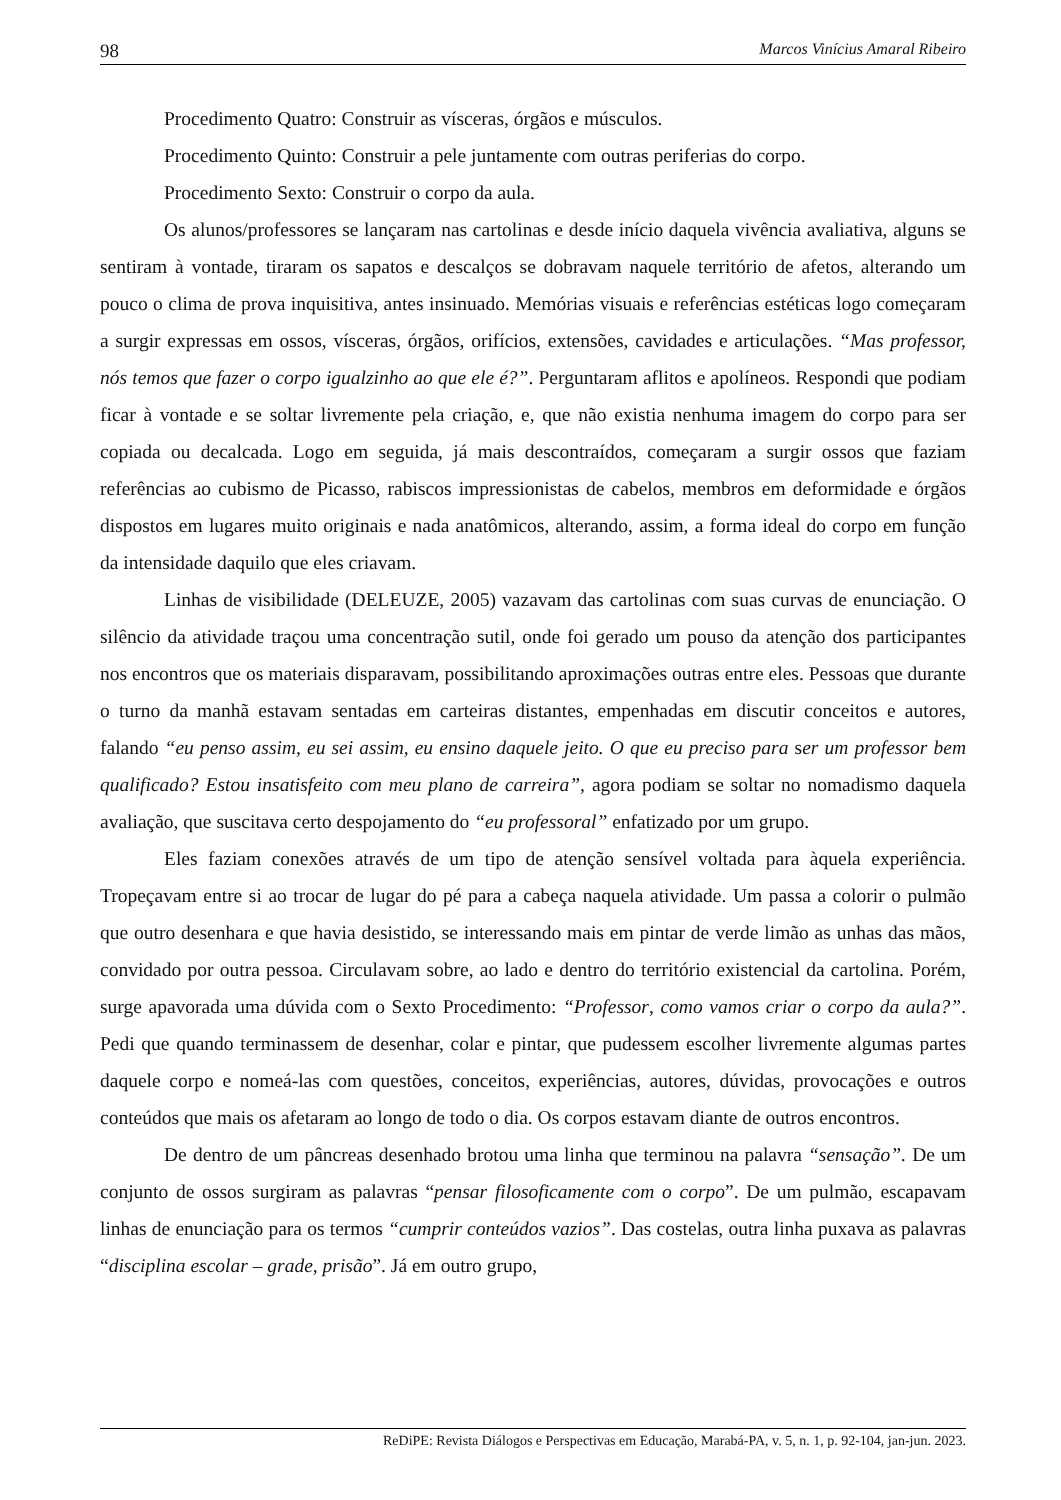98 Marcos Vinícius Amaral Ribeiro
Procedimento Quatro: Construir as vísceras, órgãos e músculos.
Procedimento Quinto: Construir a pele juntamente com outras periferias do corpo.
Procedimento Sexto: Construir o corpo da aula.
Os alunos/professores se lançaram nas cartolinas e desde início daquela vivência avaliativa, alguns se sentiram à vontade, tiraram os sapatos e descalços se dobravam naquele território de afetos, alterando um pouco o clima de prova inquisitiva, antes insinuado. Memórias visuais e referências estéticas logo começaram a surgir expressas em ossos, vísceras, órgãos, orifícios, extensões, cavidades e articulações. “Mas professor, nós temos que fazer o corpo igualzinho ao que ele é?”. Perguntaram aflitos e apolíneos. Respondi que podiam ficar à vontade e se soltar livremente pela criação, e, que não existia nenhuma imagem do corpo para ser copiada ou decalcada. Logo em seguida, já mais descontraídos, começaram a surgir ossos que faziam referências ao cubismo de Picasso, rabiscos impressionistas de cabelos, membros em deformidade e órgãos dispostos em lugares muito originais e nada anatômicos, alterando, assim, a forma ideal do corpo em função da intensidade daquilo que eles criavam.
Linhas de visibilidade (DELEUZE, 2005) vazavam das cartolinas com suas curvas de enunciação. O silêncio da atividade traçou uma concentração sutil, onde foi gerado um pouso da atenção dos participantes nos encontros que os materiais disparavam, possibilitando aproximações outras entre eles. Pessoas que durante o turno da manhã estavam sentadas em carteiras distantes, empenhadas em discutir conceitos e autores, falando “eu penso assim, eu sei assim, eu ensino daquele jeito. O que eu preciso para ser um professor bem qualificado? Estou insatisfeito com meu plano de carreira”, agora podiam se soltar no nomadismo daquela avaliação, que suscitava certo despojamento do “eu professoral” enfatizado por um grupo.
Eles faziam conexões através de um tipo de atenção sensível voltada para àquela experiência. Tropeçavam entre si ao trocar de lugar do pé para a cabeça naquela atividade. Um passa a colorir o pulmão que outro desenhara e que havia desistido, se interessando mais em pintar de verde limão as unhas das mãos, convidado por outra pessoa. Circulavam sobre, ao lado e dentro do território existencial da cartolina. Porém, surge apavorada uma dúvida com o Sexto Procedimento: “Professor, como vamos criar o corpo da aula?”. Pedi que quando terminassem de desenhar, colar e pintar, que pudessem escolher livremente algumas partes daquele corpo e nomeá-las com questões, conceitos, experiências, autores, dúvidas, provocações e outros conteúdos que mais os afetaram ao longo de todo o dia. Os corpos estavam diante de outros encontros.
De dentro de um pâncreas desenhado brotou uma linha que terminou na palavra “sensação”. De um conjunto de ossos surgiram as palavras “pensar filosoficamente com o corpo”. De um pulmão, escapavam linhas de enunciação para os termos “cumprir conteúdos vazios”. Das costelas, outra linha puxava as palavras “disciplina escolar – grade, prisão”. Já em outro grupo,
ReDiPE: Revista Diálogos e Perspectivas em Educação, Marabá-PA, v. 5, n. 1, p. 92-104, jan-jun. 2023.